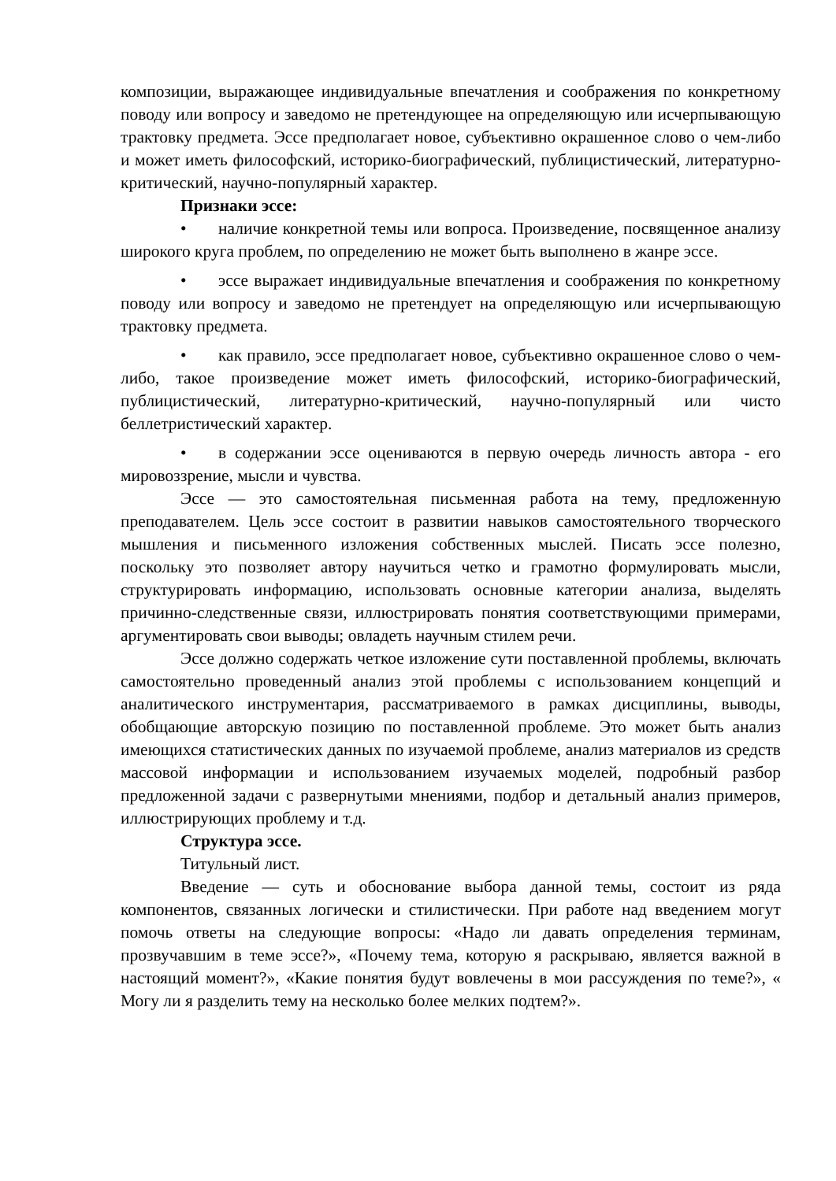композиции, выражающее индивидуальные впечатления и соображения по конкретному поводу или вопросу и заведомо не претендующее на определяющую или исчерпывающую трактовку предмета. Эссе предполагает новое, субъективно окрашенное слово о чем-либо и может иметь философский, историко-биографический, публицистический, литературно-критический, научно-популярный характер.
Признаки эссе:
• наличие конкретной темы или вопроса. Произведение, посвященное анализу широкого круга проблем, по определению не может быть выполнено в жанре эссе.
• эссе выражает индивидуальные впечатления и соображения по конкретному поводу или вопросу и заведомо не претендует на определяющую или исчерпывающую трактовку предмета.
• как правило, эссе предполагает новое, субъективно окрашенное слово о чем-либо, такое произведение может иметь философский, историко-биографический, публицистический, литературно-критический, научно-популярный или чисто беллетристический характер.
• в содержании эссе оцениваются в первую очередь личность автора - его мировоззрение, мысли и чувства.
Эссе — это самостоятельная письменная работа на тему, предложенную преподавателем. Цель эссе состоит в развитии навыков самостоятельного творческого мышления и письменного изложения собственных мыслей. Писать эссе полезно, поскольку это позволяет автору научиться четко и грамотно формулировать мысли, структурировать информацию, использовать основные категории анализа, выделять причинно-следственные связи, иллюстрировать понятия соответствующими примерами, аргументировать свои выводы; овладеть научным стилем речи.
Эссе должно содержать четкое изложение сути поставленной проблемы, включать самостоятельно проведенный анализ этой проблемы с использованием концепций и аналитического инструментария, рассматриваемого в рамках дисциплины, выводы, обобщающие авторскую позицию по поставленной проблеме. Это может быть анализ имеющихся статистических данных по изучаемой проблеме, анализ материалов из средств массовой информации и использованием изучаемых моделей, подробный разбор предложенной задачи с развернутыми мнениями, подбор и детальный анализ примеров, иллюстрирующих проблему и т.д.
Структура эссе.
Титульный лист.
Введение — суть и обоснование выбора данной темы, состоит из ряда компонентов, связанных логически и стилистически. При работе над введением могут помочь ответы на следующие вопросы: «Надо ли давать определения терминам, прозвучавшим в теме эссе?», «Почему тема, которую я раскрываю, является важной в настоящий момент?», «Какие понятия будут вовлечены в мои рассуждения по теме?», « Могу ли я разделить тему на несколько более мелких подтем?».